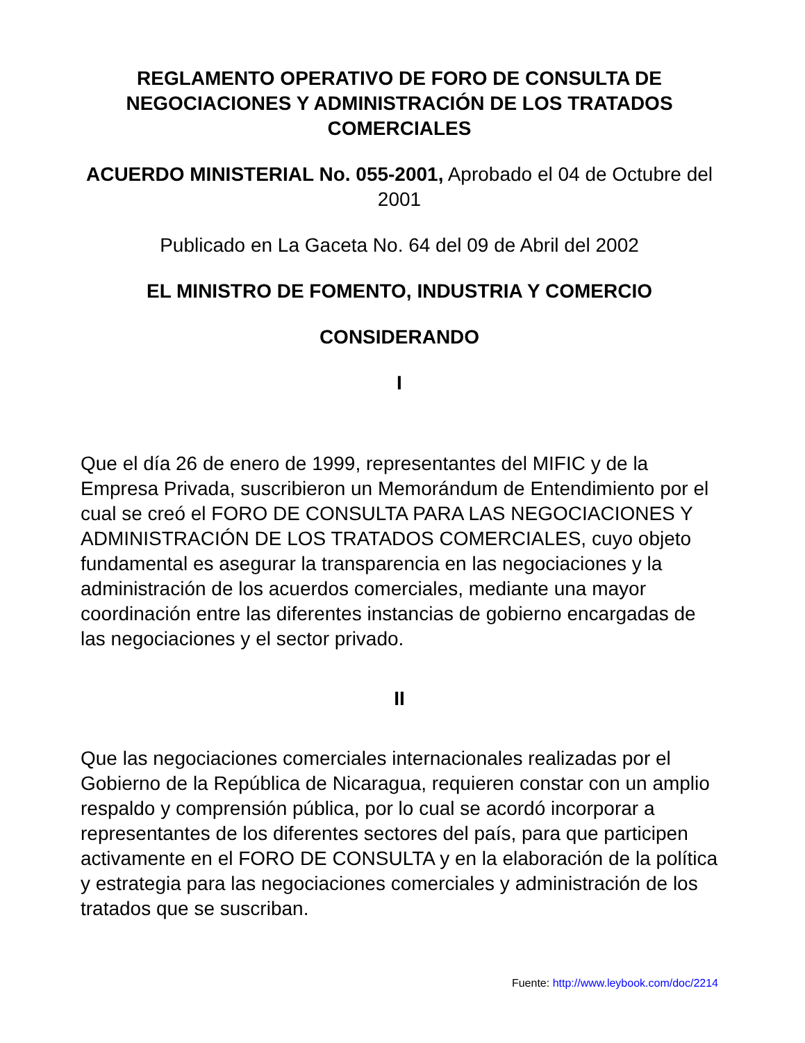REGLAMENTO OPERATIVO DE FORO DE CONSULTA DE NEGOCIACIONES Y ADMINISTRACIÓN DE LOS TRATADOS COMERCIALES
ACUERDO MINISTERIAL No. 055-2001, Aprobado el 04 de Octubre del 2001
Publicado en La Gaceta No. 64 del 09 de Abril del 2002
EL MINISTRO DE FOMENTO, INDUSTRIA Y COMERCIO
CONSIDERANDO
I
Que el día 26 de enero de 1999, representantes del MIFIC y de la Empresa Privada, suscribieron un Memorándum de Entendimiento por el cual se creó el FORO DE CONSULTA PARA LAS NEGOCIACIONES Y ADMINISTRACIÓN DE LOS TRATADOS COMERCIALES, cuyo objeto fundamental es asegurar la transparencia en las negociaciones y la administración de los acuerdos comerciales, mediante una mayor coordinación entre las diferentes instancias de gobierno encargadas de las negociaciones y el sector privado.
II
Que las negociaciones comerciales internacionales realizadas por el Gobierno de la República de Nicaragua, requieren constar con un amplio respaldo y comprensión pública, por lo cual se acordó incorporar a representantes de los diferentes sectores del país, para que participen activamente en el FORO DE CONSULTA y en la elaboración de la política y estrategia para las negociaciones comerciales y administración de los tratados que se suscriban.
Fuente: http://www.leybook.com/doc/2214